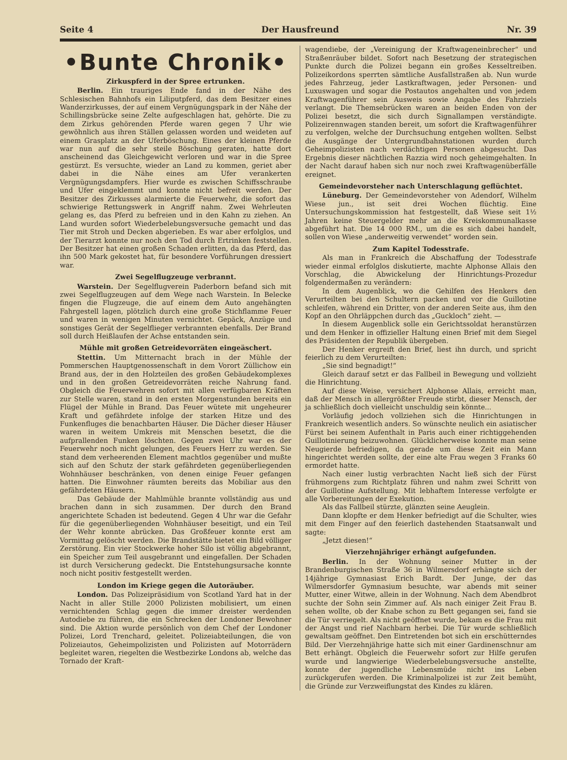Seite 4 Der Hausfreund Nr. 39
•Bunte Chronik•
Zirkuspferd in der Spree ertrunken.
Berlin. Ein trauriges Ende fand in der Nähe des Schlesischen Bahnhofs ein Liliputpferd, das dem Besitzer eines Wanderzirkusses, der auf einem Vergnügungspark in der Nähe der Schillingsbrücke seine Zelte aufgeschlagen hat, gehörte. Die zu dem Zirkus gehörenden Pferde waren gegen 7 Uhr wie gewöhnlich aus ihren Ställen gelassen worden und weideten auf einem Grasplatz an der Uferböschung. Eines der kleinen Pferde war nun auf die sehr steile Böschung geraten, hatte dort anscheinend das Gleichgewicht verloren und war in die Spree gestürzt. Es versuchte, wieder an Land zu kommen, geriet aber dabei in die Nähe eines am Ufer verankerten Vergnügungsdampfers. Hier wurde es zwischen Schiffsschraube und Ufer eingeklemmt und konnte nicht befreit werden. Der Besitzer des Zirkusses alarmierte die Feuerwehr, die sofort das schwierige Rettungswerk in Angriff nahm. Zwei Wehrleuten gelang es, das Pferd zu befreien und in den Kahn zu ziehen. An Land wurden sofort Wiederbelebungsversuche gemacht und das Tier mit Stroh und Decken abgerieben. Es war aber erfolglos, und der Tierarzt konnte nur noch den Tod durch Ertrinken feststellen. Der Besitzer hat einen großen Schaden erlitten, da das Pferd, das ihn 500 Mark gekostet hat, für besondere Vorführungen dressiert war.
Zwei Segelflugzeuge verbrannt.
Warstein. Der Segelflugverein Paderborn befand sich mit zwei Segelflugzeugen auf dem Wege nach Warstein. In Belecke fingen die Flugzeuge, die auf einem dem Auto angehängten Fahrgestell lagen, plötzlich durch eine große Stichflamme Feuer und waren in wenigen Minuten vernichtet. Gepäck, Anzüge und sonstiges Gerät der Segelflieger verbrannten ebenfalls. Der Brand soll durch Heißlaufen der Achse entstanden sein.
Mühle mit großen Getreidevorräten eingeäschert.
Stettin. Um Mitternacht brach in der Mühle der Pommerschen Hauptgenossenschaft in dem Vorort Züllichow ein Brand aus, der in den Holzteilen des großen Gebäudekomplexes und in den großen Getreidevorräten reiche Nahrung fand. Obgleich die Feuerwehren sofort mit allen verfügbaren Kräften zur Stelle waren, stand in den ersten Morgenstunden bereits ein Flügel der Mühle in Brand. Das Feuer wütete mit ungeheurer Kraft und gefährdete infolge der starken Hitze und des Funkenfluges die benachbarten Häuser. Die Dächer dieser Häuser waren in weitem Umkreis mit Menschen besetzt, die die aufprallenden Funken löschten. Gegen zwei Uhr war es der Feuerwehr noch nicht gelungen, des Feuers Herr zu werden. Sie stand dem verheerenden Element machtlos gegenüber und mußte sich auf den Schutz der stark gefährdeten gegenüberliegenden Wohnhäuser beschränken, von denen einige Feuer gefangen hatten. Die Einwohner räumten bereits das Mobiliar aus den gefährdeten Häusern.
Das Gebäude der Mahlmühle brannte vollständig aus und brachen dann in sich zusammen. Der durch den Brand angerichtete Schaden ist bedeutend. Gegen 4 Uhr war die Gefahr für die gegenüberliegenden Wohnhäuser beseitigt, und ein Teil der Wehr konnte abrücken. Das Großfeuer konnte erst am Vormittag gelöscht werden. Die Brandstätte bietet ein Bild völliger Zerstörung. Ein vier Stockwerke hoher Silo ist völlig abgebrannt, ein Speicher zum Teil ausgebrannt und eingefallen. Der Schaden ist durch Versicherung gedeckt. Die Entstehungsursache konnte noch nicht positiv festgestellt werden.
London im Kriege gegen die Autoräuber.
London. Das Polizeipräsidium von Scotland Yard hat in der Nacht in aller Stille 2000 Polizisten mobilisiert, um einen vernichtenden Schlag gegen die immer dreister werdenden Autodiebe zu führen, die ein Schrecken der Londoner Bewohner sind. Die Aktion wurde persönlich von dem Chef der Londoner Polizei, Lord Trenchard, geleitet. Polizeiabteilungen, die von Polizeiautos, Geheimpolizisten und Polizisten auf Motorrädern begleitet waren, riegelten die Westbezirke Londons ab, welche das Tornado der Kraft-
wagendiebe, der „Vereinigung der Kraftwageneinbrecher“ und Straßenräuber bildet. Sofort nach Besetzung der strategischen Punkte durch die Polizei begann ein großes Kesseltreiben. Polizeikordons sperrten sämtliche Ausfallstraßen ab. Nun wurde jedes Fahrzeug, jeder Lastkraftwagen, jeder Personen- und Luxuswagen und sogar die Postautos angehalten und von jedem Kraftwagenführer sein Ausweis sowie Angabe des Fahrziels verlangt. Die Themsebrücken waren an beiden Enden von der Polizei besetzt, die sich durch Signallampen verständigte. Polizeirennwagen standen bereit, um sofort die Kraftwagenführer zu verfolgen, welche der Durchsuchung entgehen wollten. Selbst die Ausgänge der Untergrundbahnstationen wurden durch Geheimpolizisten nach verdächtigen Personen abgesucht. Das Ergebnis dieser nächtlichen Razzia wird noch geheimgehalten. In der Nacht darauf haben sich nur noch zwei Kraftwagenüberfälle ereignet.
Gemeindevorsteher nach Unterschlagung geflüchtet.
Lüneburg. Der Gemeindevorsteher von Adendorf, Wilhelm Wiese jun., ist seit drei Wochen flüchtig. Eine Untersuchungskommission hat festgestellt, daß Wiese seit 1½ Jahren keine Steuergelder mehr an die Kreiskommunalkasse abgeführt hat. Die 14 000 RM., um die es sich dabei handelt, sollen von Wiese „anderweitig verwendet“ worden sein.
Zum Kapitel Todesstrafe.
Als man in Frankreich die Abschaffung der Todesstrafe wieder einmal erfolglos diskutierte, machte Alphonse Allais den Vorschlag, die Abwickelung der Hinrichtungs-Prozedur folgendermaßen zu verändern:
In dem Augenblick, wo die Gehilfen des Henkers den Verurteilten bei den Schultern packen und vor die Guillotine schleifen, während ein Dritter, von der anderen Seite aus, ihm den Kopf an den Ohrläppchen durch das „Guckloch“ zieht. —
In diesem Augenblick solle ein Gerichtssoldat heranstürzen und dem Henker in offizieller Haltung einen Brief mit dem Siegel des Präsidenten der Republik übergeben.
Der Henker ergreift den Brief, liest ihn durch, und spricht feierlich zu dem Verurteilten:
„Sie sind begnadigt!“
Gleich darauf setzt er das Fallbeil in Bewegung und vollzieht die Hinrichtung.
Auf diese Weise, versichert Alphonse Allais, erreicht man, daß der Mensch in allergrößter Freude stirbt, dieser Mensch, der ja schließlich doch vielleicht unschuldig sein könnte...
Vorläufig jedoch vollziehen sich die Hinrichtungen in Frankreich wesentlich anders. So wünschte neulich ein asiatischer Fürst bei seinem Aufenthalt in Paris auch einer richtiggehenden Guillotinierung beizuwohnen. Glücklicherweise konnte man seine Neugierde befriedigen, da gerade um diese Zeit ein Mann hingerichtet werden sollte, der eine alte Frau wegen 3 Franks 60 ermordet hatte.
Nach einer lustig verbrachten Nacht ließ sich der Fürst frühmorgens zum Richtplatz führen und nahm zwei Schritt von der Guillotine Aufstellung. Mit lebhaftem Interesse verfolgte er alle Vorbereitungen der Exekution.
Als das Fallbeil stürzte, glänzten seine Aeuglein.
Dann klopfte er dem Henker befriedigt auf die Schulter, wies mit dem Finger auf den feierlich dastehenden Staatsanwalt und sagte:
„Jetzt diesen!“
Vierzehnjähriger erhängt aufgefunden.
Berlin. In der Wohnung seiner Mutter in der Brandenburgischen Straße 36 in Wilmersdorf erhängte sich der 14jährige Gymnasiast Erich Bardt. Der Junge, der das Wilmersdorfer Gymnasium besuchte, war abends mit seiner Mutter, einer Witwe, allein in der Wohnung. Nach dem Abendbrot suchte der Sohn sein Zimmer auf. Als nach einiger Zeit Frau B. sehen wollte, ob der Knabe schon zu Bett gegangen sei, fand sie die Tür verriegelt. Als nicht geöffnet wurde, bekam es die Frau mit der Angst und rief Nachbarn herbei. Die Tür wurde schließlich gewaltsam geöffnet. Den Eintretenden bot sich ein erschütterndes Bild. Der Vierzehnjährige hatte sich mit einer Gardinenschnur am Bett erhängt. Obgleich die Feuerwehr sofort zur Hilfe gerufen wurde und langwierige Wiederbelebungsversuche anstellte, konnte der jugendliche Lebensmüde nicht ins Leben zurückgerufen werden. Die Kriminalpolizei ist zur Zeit bemüht, die Gründe zur Verzweiflungstat des Kindes zu klären.